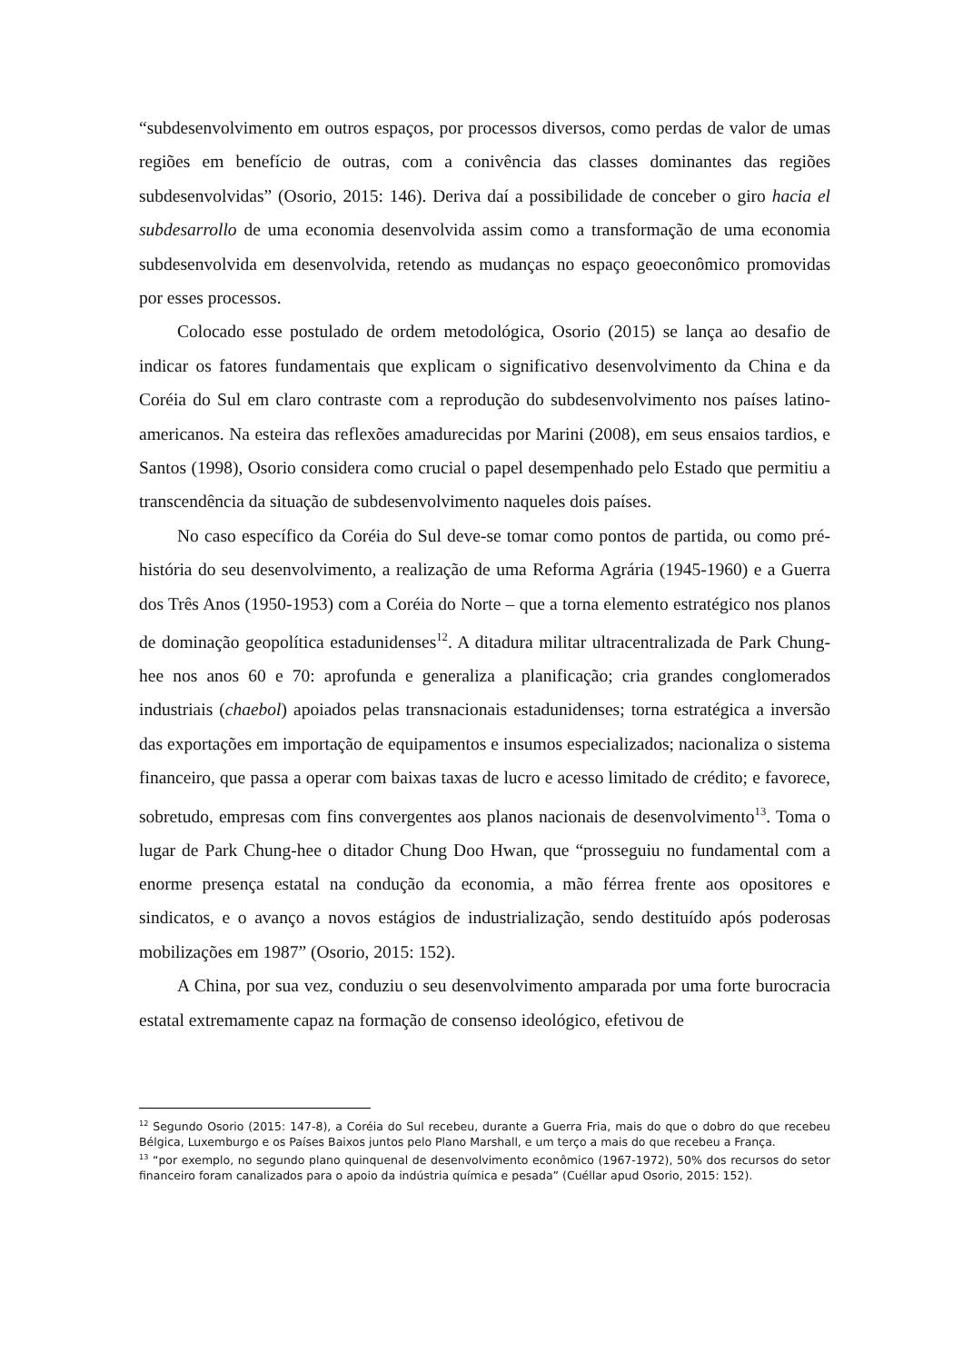“subdesenvolvimento em outros espaços, por processos diversos, como perdas de valor de umas regiões em benefício de outras, com a conivência das classes dominantes das regiões subdesenvolvidas” (Osorio, 2015: 146). Deriva daí a possibilidade de conceber o giro hacia el subdesarrollo de uma economia desenvolvida assim como a transformação de uma economia subdesenvolvida em desenvolvida, retendo as mudanças no espaço geoeconômico promovidas por esses processos.
Colocado esse postulado de ordem metodológica, Osorio (2015) se lança ao desafio de indicar os fatores fundamentais que explicam o significativo desenvolvimento da China e da Coréia do Sul em claro contraste com a reprodução do subdesenvolvimento nos países latino-americanos. Na esteira das reflexões amadurecidas por Marini (2008), em seus ensaios tardios, e Santos (1998), Osorio considera como crucial o papel desempenhado pelo Estado que permitiu a transcendência da situação de subdesenvolvimento naqueles dois países.
No caso específico da Coréia do Sul deve-se tomar como pontos de partida, ou como pré-história do seu desenvolvimento, a realização de uma Reforma Agrária (1945-1960) e a Guerra dos Três Anos (1950-1953) com a Coréia do Norte – que a torna elemento estratégico nos planos de dominação geopolítica estadunidenses<sup>12</sup>. A ditadura militar ultracentralizada de Park Chung-hee nos anos 60 e 70: aprofunda e generaliza a planificação; cria grandes conglomerados industriais (chaebol) apoiados pelas transnacionais estadunidenses; torna estratégica a inversão das exportações em importação de equipamentos e insumos especializados; nacionaliza o sistema financeiro, que passa a operar com baixas taxas de lucro e acesso limitado de crédito; e favorece, sobretudo, empresas com fins convergentes aos planos nacionais de desenvolvimento<sup>13</sup>. Toma o lugar de Park Chung-hee o ditador Chung Doo Hwan, que “prosseguiu no fundamental com a enorme presença estatal na condução da economia, a mão férrea frente aos opositores e sindicatos, e o avanço a novos estágios de industrialização, sendo destituído após poderosas mobilizações em 1987” (Osorio, 2015: 152).
A China, por sua vez, conduziu o seu desenvolvimento amparada por uma forte burocracia estatal extremamente capaz na formação de consenso ideológico, efetivou de
<sup>12</sup> Segundo Osorio (2015: 147-8), a Coréia do Sul recebeu, durante a Guerra Fria, mais do que o dobro do que recebeu Bélgica, Luxemburgo e os Países Baixos juntos pelo Plano Marshall, e um terço a mais do que recebeu a França.
<sup>13</sup> “por exemplo, no segundo plano quinquenal de desenvolvimento econômico (1967-1972), 50% dos recursos do setor financeiro foram canalizados para o apoio da indústria química e pesada” (Cuéllar apud Osorio, 2015: 152).